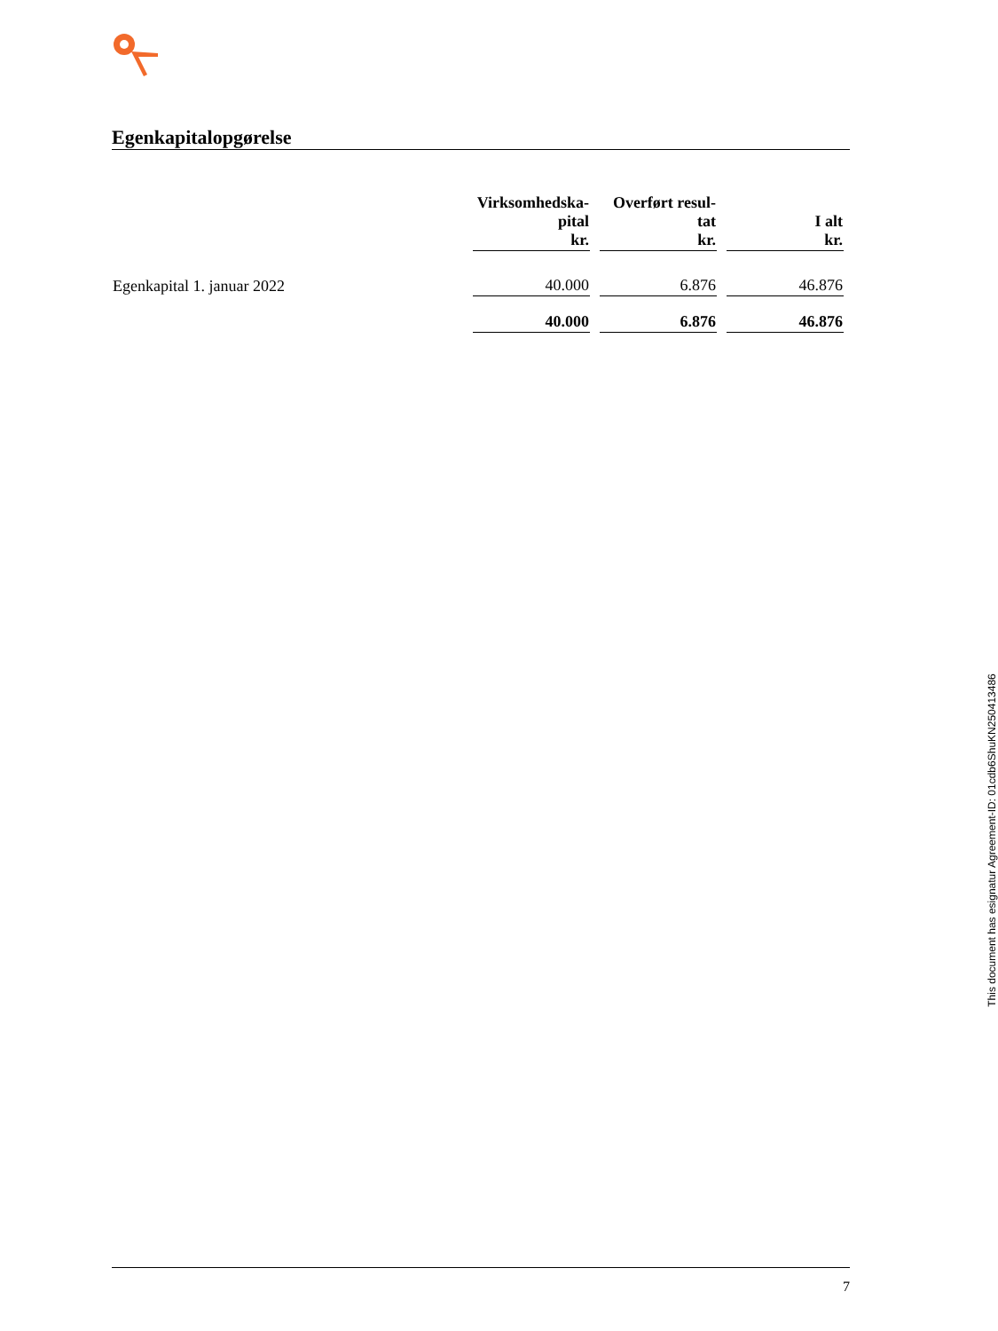Egenkapitalopgørelse
| | Virksomhedska- pital kr. | Overført resul- tat kr. | I alt kr. |
| --- | --- | --- | --- |
| Egenkapital 1. januar 2022 | 40.000 | 6.876 | 46.876 |
| | 40.000 | 6.876 | 46.876 |
This document has esignatur Agreement-ID: 01cdb6ShuKN250413486
7